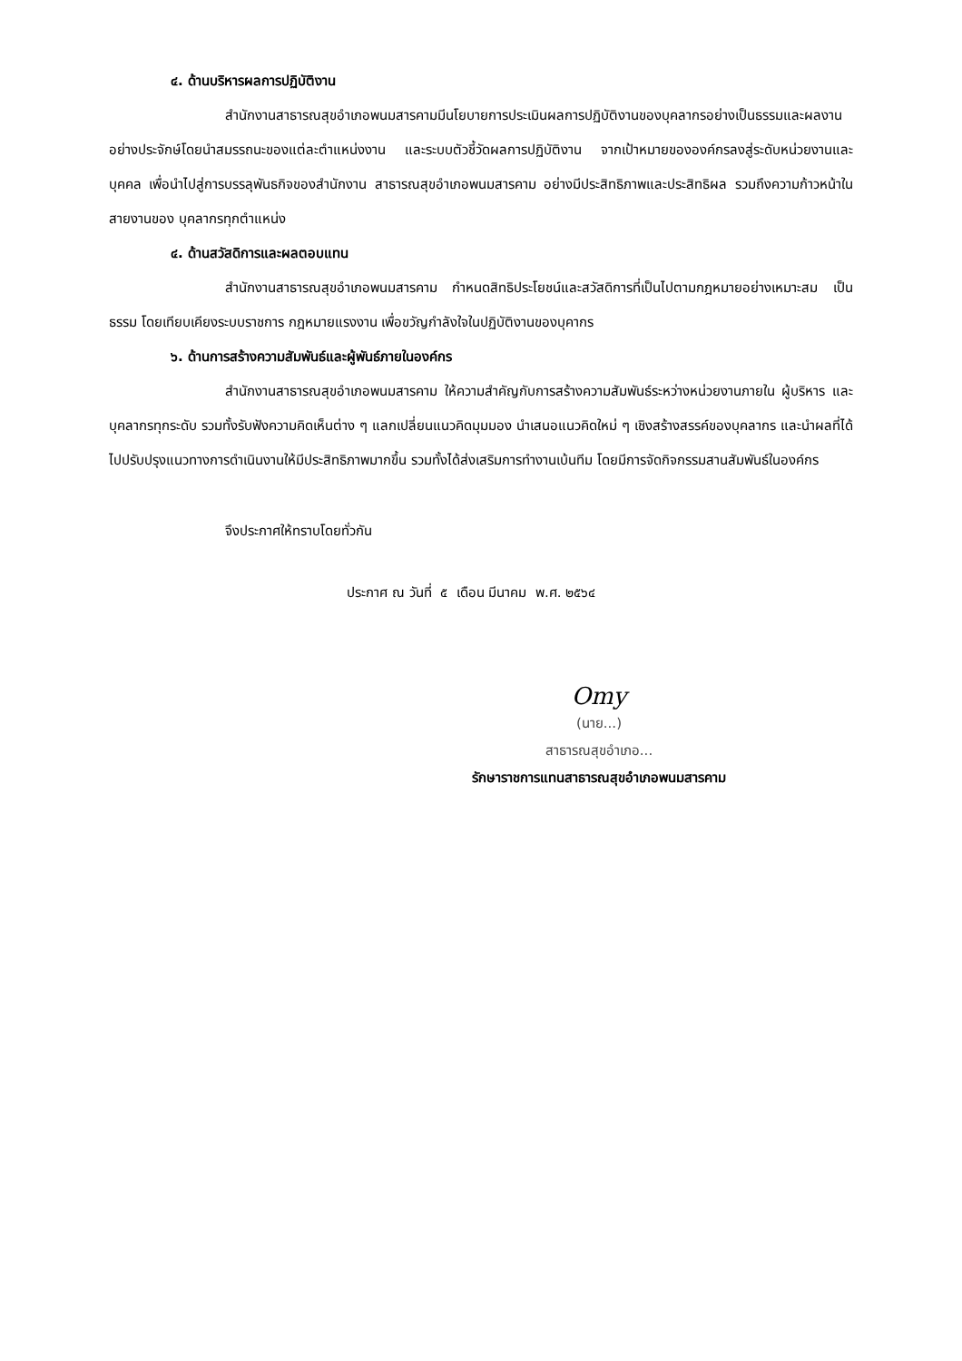๔. ด้านบริหารผลการปฏิบัติงาน
สำนักงานสาธารณสุขอำเภอพนมสารคามมีนโยบายการประเมินผลการปฏิบัติงานของบุคลากรอย่างเป็นธรรมและผลงานอย่างประจักษ์โดยนำสมรรถนะของแต่ละตำแหน่งงาน และระบบตัวชี้วัดผลการปฏิบัติงาน จากเป้าหมายขององค์กรลงสู่ระดับหน่วยงานและบุคคล เพื่อนำไปสู่การบรรลุพันธกิจของสำนักงาน สาธารณสุขอำเภอพนมสารคาม อย่างมีประสิทธิภาพและประสิทธิผล รวมถึงความก้าวหน้าในสายงานของ บุคลากรทุกตำแหน่ง
๔. ด้านสวัสดิการและผลตอบแทน
สำนักงานสาธารณสุขอำเภอพนมสารคาม กำหนดสิทธิประโยชน์และสวัสดิการที่เป็นไปตามกฎหมายอย่างเหมาะสม เป็นธรรม โดยเทียบเคียงระบบราชการ กฎหมายแรงงาน เพื่อขวัญกำลังใจในปฏิบัติงานของบุคากร
๖. ด้านการสร้างความสัมพันธ์และผู้พันธ์ภายในองค์กร
สำนักงานสาธารณสุขอำเภอพนมสารคาม ให้ความสำคัญกับการสร้างความสัมพันธ์ระหว่างหน่วยงานภายใน ผู้บริหาร และบุคลากรทุกระดับ รวมทั้งรับฟังความคิดเห็นต่าง ๆ แลกเปลี่ยนแนวคิดมุมมอง นำเสนอแนวคิดใหม่ ๆ เชิงสร้างสรรค์ของบุคลากร และนำผลที่ได้ไปปรับปรุงแนวทางการดำเนินงานให้มีประสิทธิภาพมากขึ้น รวมทั้งได้ส่งเสริมการทำงานเบ้นทีม โดยมีการจัดกิจกรรมสานสัมพันธ์ในองค์กร
จึงประกาศให้ทราบโดยทั่วกัน
ประกาศ ณ วันที่ ๕ เดือน มีนาคม พ.ศ. ๒๕๖๔
Omy
(นาย...)
สาธารณสุขอำเภอ...
รักษาราชการแทนสาธารณสุขอำเภอพนมสารคาม